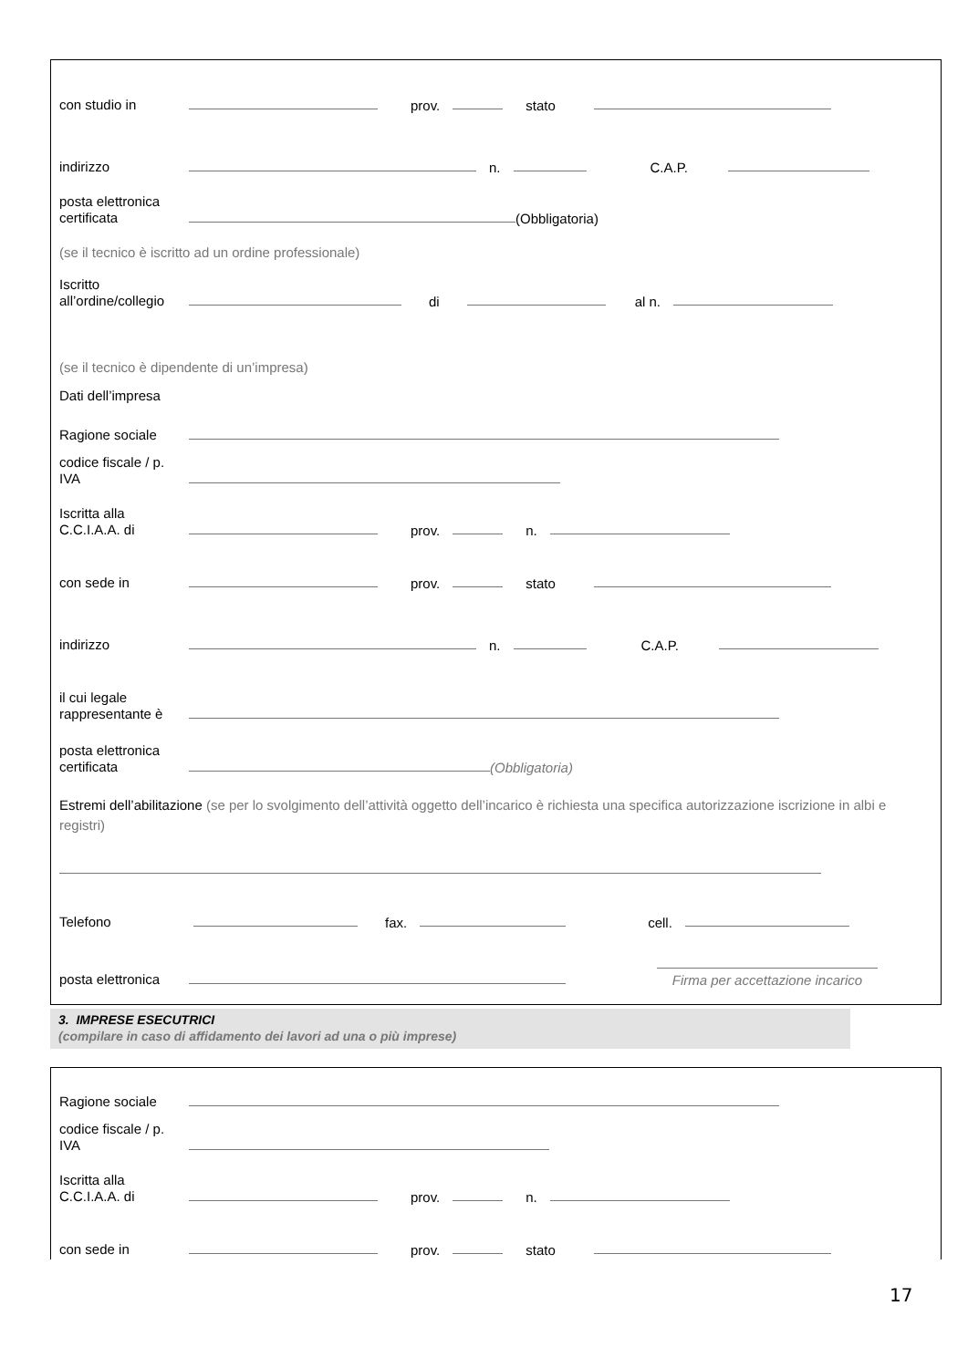con studio in prov. stato
indirizzo n. C.A.P.
posta elettronica certificata (Obbligatoria)
(se il tecnico è iscritto ad un ordine professionale)
Iscritto all’ordine/collegio di al n.
(se il tecnico è dipendente di un’impresa)
Dati dell’impresa
Ragione sociale
codice fiscale / p. IVA
Iscritta alla C.C.I.A.A. di prov. n.
con sede in prov. stato
indirizzo n. C.A.P.
il cui legale rappresentante è
posta elettronica certificata (Obbligatoria)
Estremi dell’abilitazione (se per lo svolgimento dell’attività oggetto dell’incarico è richiesta una specifica autorizzazione iscrizione in albi e registri)
Telefono fax. cell.
posta elettronica Firma per accettazione incarico
3. IMPRESE ESECUTRICI
(compilare in caso di affidamento dei lavori ad una o più imprese)
Ragione sociale
codice fiscale / p. IVA
Iscritta alla C.C.I.A.A. di prov. n.
con sede in prov. stato
17